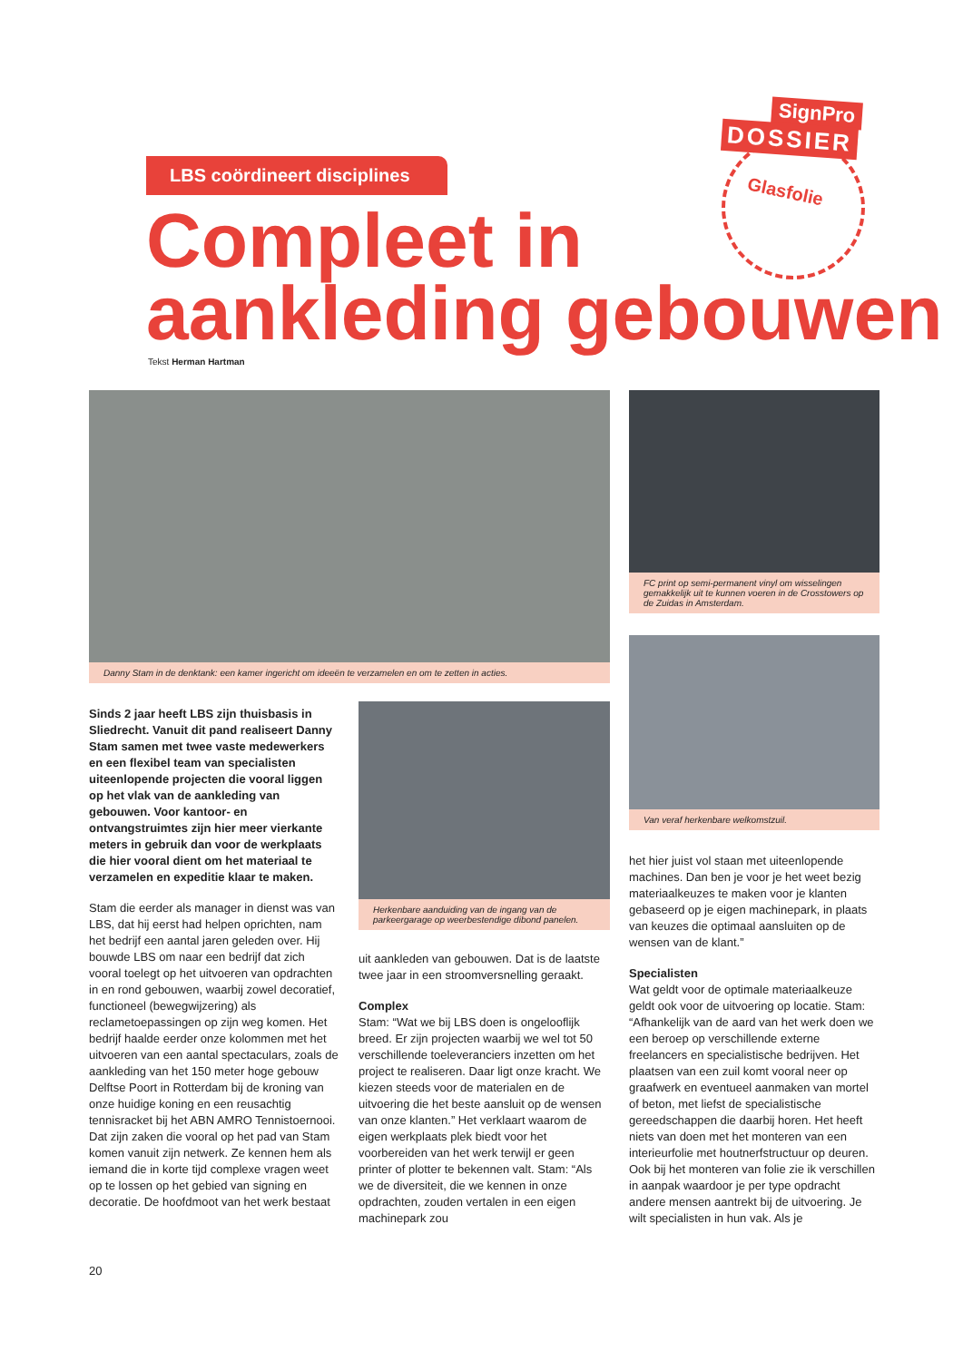SignPro
DOSSIER
Glasfolie
LBS coördineert disciplines
Compleet in
aankleding gebouwen
Tekst Herman Hartman
Danny Stam in de denktank: een kamer ingericht om ideeën te verzamelen en om te zetten in acties.
FC print op semi-permanent vinyl om wisselingen gemakkelijk uit te kunnen voeren in de Crosstowers op de Zuidas in Amsterdam.
Van veraf herkenbare welkomstzuil.
Herkenbare aanduiding van de ingang van de parkeergarage op weerbestendige dibond panelen.
Sinds 2 jaar heeft LBS zijn thuisbasis in Sliedrecht. Vanuit dit pand realiseert Danny Stam samen met twee vaste medewerkers en een flexibel team van specialisten uiteenlopende projecten die vooral liggen op het vlak van de aankleding van gebouwen. Voor kantoor- en ontvangstruimtes zijn hier meer vierkante meters in gebruik dan voor de werkplaats die hier vooral dient om het materiaal te verzamelen en expeditie klaar te maken.
Stam die eerder als manager in dienst was van LBS, dat hij eerst had helpen oprichten, nam het bedrijf een aantal jaren geleden over. Hij bouwde LBS om naar een bedrijf dat zich vooral toelegt op het uitvoeren van opdrachten in en rond gebouwen, waarbij zowel decoratief, functioneel (bewegwijzering) als reclametoepassingen op zijn weg komen. Het bedrijf haalde eerder onze kolommen met het uitvoeren van een aantal spectaculars, zoals de aankleding van het 150 meter hoge gebouw Delftse Poort in Rotterdam bij de kroning van onze huidige koning en een reusachtig tennisracket bij het ABN AMRO Tennistoernooi. Dat zijn zaken die vooral op het pad van Stam komen vanuit zijn netwerk. Ze kennen hem als iemand die in korte tijd complexe vragen weet op te lossen op het gebied van signing en decoratie. De hoofdmoot van het werk bestaat
uit aankleden van gebouwen. Dat is de laatste twee jaar in een stroomversnelling geraakt.
Complex
Stam: “Wat we bij LBS doen is ongelooflijk breed. Er zijn projecten waarbij we wel tot 50 verschillende toeleveranciers inzetten om het project te realiseren. Daar ligt onze kracht. We kiezen steeds voor de materialen en de uitvoering die het beste aansluit op de wensen van onze klanten.” Het verklaart waarom de eigen werkplaats plek biedt voor het voorbereiden van het werk terwijl er geen printer of plotter te bekennen valt. Stam: “Als we de diversiteit, die we kennen in onze opdrachten, zouden vertalen in een eigen machinepark zou
het hier juist vol staan met uiteenlopende machines. Dan ben je voor je het weet bezig materiaalkeuzes te maken voor je klanten gebaseerd op je eigen machinepark, in plaats van keuzes die optimaal aansluiten op de wensen van de klant.”
Specialisten
Wat geldt voor de optimale materiaalkeuze geldt ook voor de uitvoering op locatie. Stam: “Afhankelijk van de aard van het werk doen we een beroep op verschillende externe freelancers en specialistische bedrijven. Het plaatsen van een zuil komt vooral neer op graafwerk en eventueel aanmaken van mortel of beton, met liefst de specialistische gereedschappen die daarbij horen. Het heeft niets van doen met het monteren van een interieurfolie met houtnerfstructuur op deuren. Ook bij het monteren van folie zie ik verschillen in aanpak waardoor je per type opdracht andere mensen aantrekt bij de uitvoering. Je wilt specialisten in hun vak. Als je
20